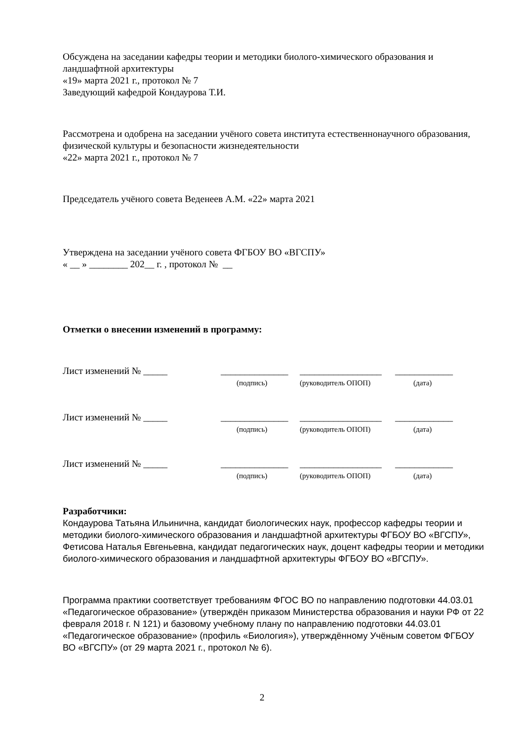Обсуждена на заседании кафедры теории и методики биолого-химического образования и ландшафтной архитектуры
«19» марта 2021 г., протокол № 7
Заведующий кафедрой Кондаурова Т.И.
Рассмотрена и одобрена на заседании учёного совета института естественнонаучного образования, физической культуры и безопасности жизнедеятельности
«22» марта 2021 г., протокол № 7
Председатель учёного совета Веденеев А.М. «22» марта 2021
Утверждена на заседании учёного совета ФГБОУ ВО «ВГСПУ»
« __ » ________ 202__ г. , протокол № __
Отметки о внесении изменений в программу:
Лист изменений № _____ ______________ _________________ ____________
(подпись) (руководитель ОПОП) (дата)
Лист изменений № _____ ______________ _________________ ____________
(подпись) (руководитель ОПОП) (дата)
Лист изменений № _____ ______________ _________________ ____________
(подпись) (руководитель ОПОП) (дата)
Разработчики:
Кондаурова Татьяна Ильинична, кандидат биологических наук, профессор кафедры теории и методики биолого-химического образования и ландшафтной архитектуры ФГБОУ ВО «ВГСПУ»,
Фетисова Наталья Евгеньевна, кандидат педагогических наук, доцент кафедры теории и методики биолого-химического образования и ландшафтной архитектуры ФГБОУ ВО «ВГСПУ».
Программа практики соответствует требованиям ФГОС ВО по направлению подготовки 44.03.01 «Педагогическое образование» (утверждён приказом Министерства образования и науки РФ от 22 февраля 2018 г. N 121) и базовому учебному плану по направлению подготовки 44.03.01 «Педагогическое образование» (профиль «Биология»), утверждённому Учёным советом ФГБОУ ВО «ВГСПУ» (от 29 марта 2021 г., протокол № 6).
2